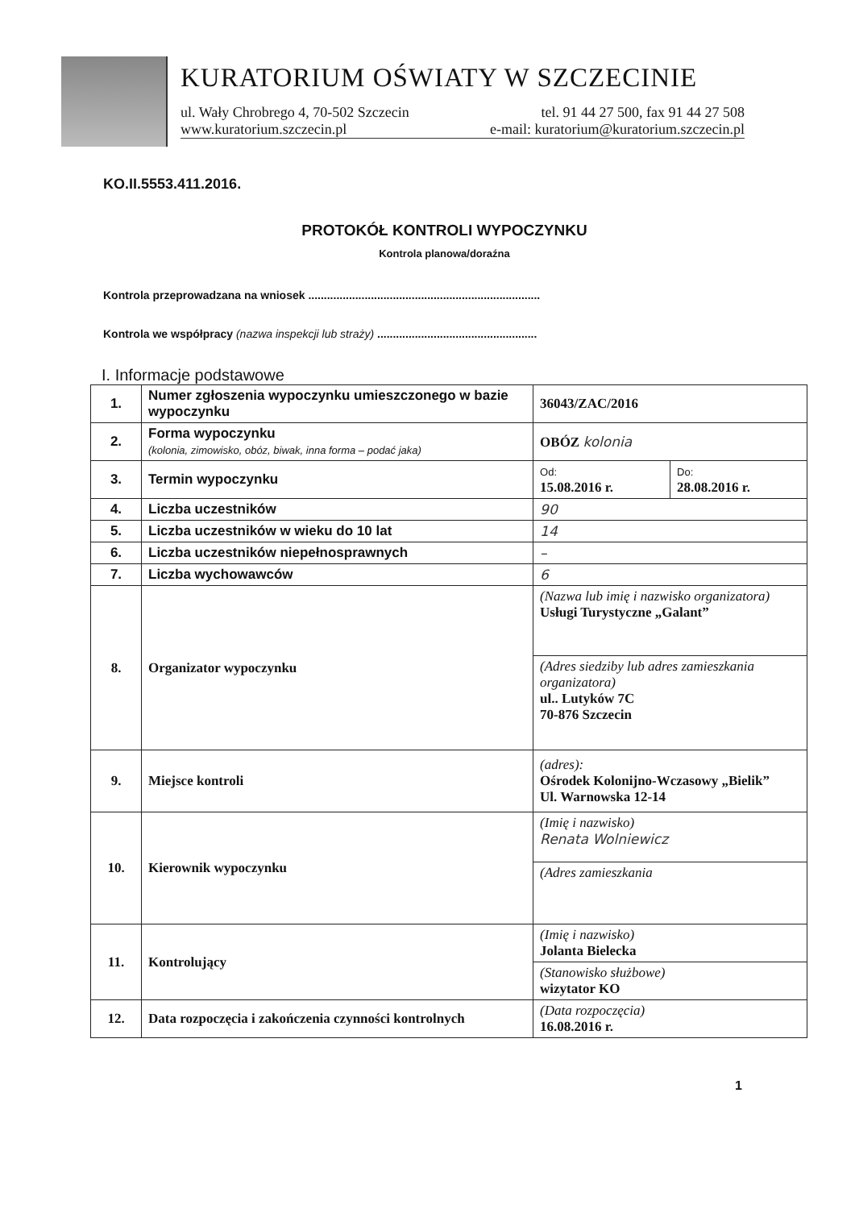KURATORIUM OŚWIATY W SZCZECINIE
ul. Wały Chrobrego 4, 70-502 Szczecin tel. 91 44 27 500, fax 91 44 27 508
www.kuratorium.szczecin.pl e-mail: kuratorium@kuratorium.szczecin.pl
KO.II.5553.411.2016.
PROTOKÓŁ KONTROLI WYPOCZYNKU
Kontrola planowa/doraźna
Kontrola przeprowadzana na wniosek ..........................................................................
Kontrola we współpracy (nazwa inspekcji lub straży) ...................................................
I. Informacje podstawowe
| 1. | Numer zgłoszenia wypoczynku umieszczonego w bazie wypoczynku | 36043/ZAC/2016 | |
| 2. | Forma wypoczynku (kolonia, zimowisko, obóz, biwak, inna forma – podać jaka) | OBÓZ kolonia | |
| 3. | Termin wypoczynku | Od: 15.08.2016 r. | Do: 28.08.2016 r. |
| 4. | Liczba uczestników | 90 | |
| 5. | Liczba uczestników w wieku do 10 lat | 14 | |
| 6. | Liczba uczestników niepełnosprawnych | – | |
| 7. | Liczba wychowawców | 6 | |
| 8. | Organizator wypoczynku | (Nazwa lub imię i nazwisko organizatora) Usługi Turystyczne „Galant” | |
| | | (Adres siedziby lub adres zamieszkania organizatora) ul.. Lutyków 7C 70-876 Szczecin | |
| 9. | Miejsce kontroli | (adres): Ośrodek Kolonijno-Wczasowy „Bielik” Ul. Warnowska 12-14 | |
| 10. | Kierownik wypoczynku | (Imię i nazwisko) Renata Wolniewicz | |
| | | (Adres zamieszkania | |
| 11. | Kontrolujący | (Imię i nazwisko) Jolanta Bielecka | |
| | | (Stanowisko służbowe) wizytator KO | |
| 12. | Data rozpoczęcia i zakończenia czynności kontrolnych | (Data rozpoczęcia) 16.08.2016 r. | |
1